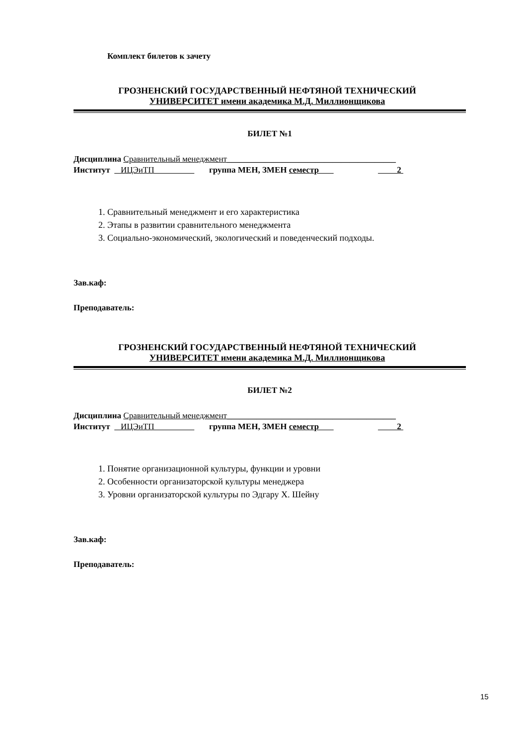Комплект билетов к зачету
ГРОЗНЕНСКИЙ ГОСУДАРСТВЕННЫЙ НЕФТЯНОЙ ТЕХНИЧЕСКИЙ
УНИВЕРСИТЕТ имени академика М.Д. Миллионщикова
БИЛЕТ №1
Дисциплина Сравнительный менеджмент________________________________________
Институт ИЦЭиТП группа МЕН, ЗМЕН семестр 2
1. Сравнительный менеджмент и его характеристика
2. Этапы в развитии сравнительного менеджмента
3. Социально-экономический, экологический и поведенческий подходы.
Зав.каф:
Преподаватель:
ГРОЗНЕНСКИЙ ГОСУДАРСТВЕННЫЙ НЕФТЯНОЙ ТЕХНИЧЕСКИЙ
УНИВЕРСИТЕТ имени академика М.Д. Миллионщикова
БИЛЕТ №2
Дисциплина Сравнительный менеджмент________________________________________
Институт ИЦЭиТП группа МЕН, ЗМЕН семестр 2
1. Понятие организационной культуры, функции и уровни
2. Особенности организаторской культуры менеджера
3. Уровни организаторской культуры по Эдгару Х. Шейну
Зав.каф:
Преподаватель:
15